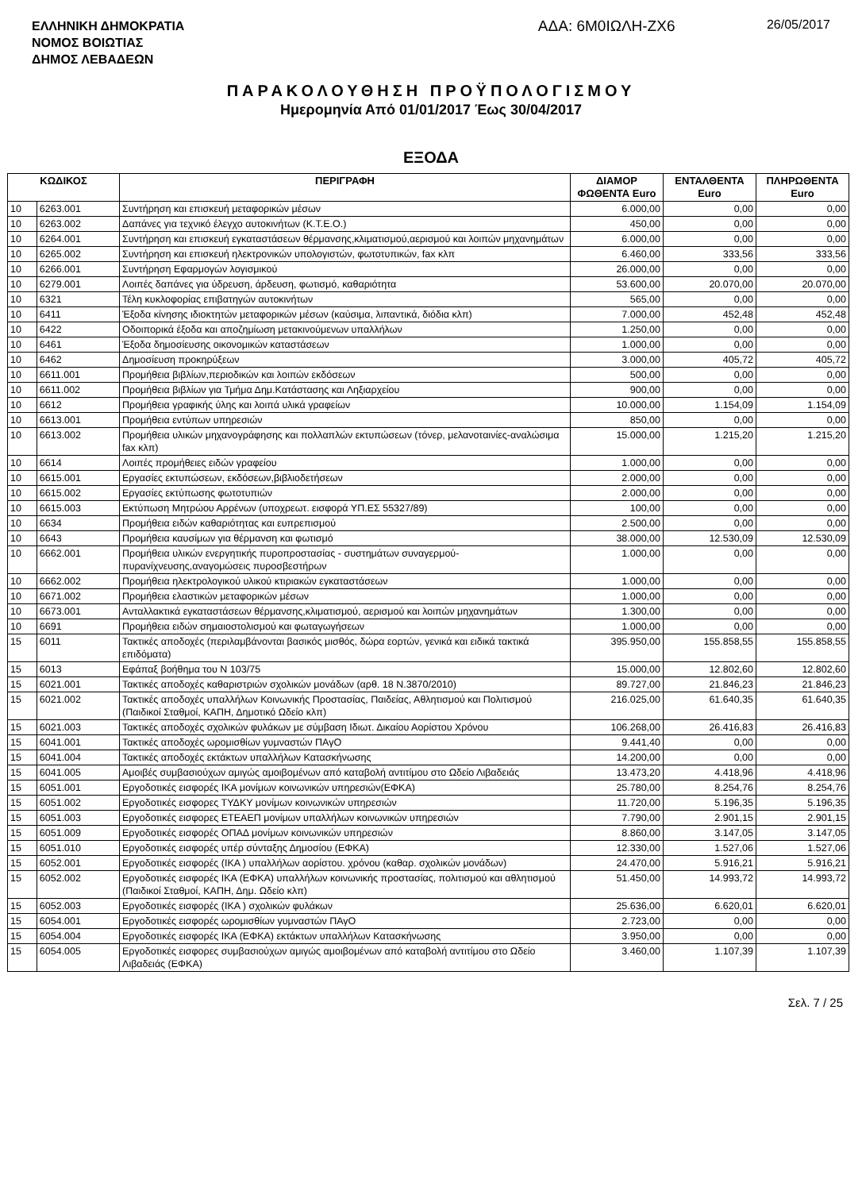ΕΛΛΗΝΙΚΗ ΔΗΜΟΚΡΑΤΙΑ
ΝΟΜΟΣ ΒΟΙΩΤΙΑΣ
ΔΗΜΟΣ ΛΕΒΑΔΕΩΝ
ΑΔΑ: 6Μ0ΙΩΛΗ-ΖΧ6
26/05/2017
ΠΑΡΑΚΟΛΟΥΘΗΣΗ ΠΡΟΫΠΟΛΟΓΙΣΜΟΥ
Ημερομηνία Από 01/01/2017 Έως 30/04/2017
ΕΞΟΔΑ
| ΚΩΔΙΚΟΣ | | ΠΕΡΙΓΡΑΦΗ | ΔΙΑΜΟΡ ΦΩΘΕΝΤΑ Euro | ΕΝΤΑΛΘΕΝΤΑ Euro | ΠΛΗΡΩΘΕΝΤΑ Euro |
| --- | --- | --- | --- | --- | --- |
| 10 | 6263.001 | Συντήρηση και επισκευή μεταφορικών μέσων | 6.000,00 | 0,00 | 0,00 |
| 10 | 6263.002 | Δαπάνες για τεχνικό έλεγχο αυτοκινήτων (Κ.Τ.Ε.Ο.) | 450,00 | 0,00 | 0,00 |
| 10 | 6264.001 | Συντήρηση και επισκευή εγκαταστάσεων θέρμανσης,κλιματισμού,αερισμού και λοιπών μηχανημάτων | 6.000,00 | 0,00 | 0,00 |
| 10 | 6265.002 | Συντήρηση και επισκευή ηλεκτρονικών υπολογιστών, φωτοτυπικών, fax κλπ | 6.460,00 | 333,56 | 333,56 |
| 10 | 6266.001 | Συντήρηση Εφαρμογών λογισμικού | 26.000,00 | 0,00 | 0,00 |
| 10 | 6279.001 | Λοιπές δαπάνες για ύδρευση, άρδευση, φωτισμό, καθαριότητα | 53.600,00 | 20.070,00 | 20.070,00 |
| 10 | 6321 | Τέλη κυκλοφορίας επιβατηγών αυτοκινήτων | 565,00 | 0,00 | 0,00 |
| 10 | 6411 | Έξοδα κίνησης ιδιοκτητών μεταφορικών μέσων (καύσιμα, λιπαντικά, διόδια κλπ) | 7.000,00 | 452,48 | 452,48 |
| 10 | 6422 | Οδοιπορικά έξοδα και αποζημίωση μετακινούμενων υπαλλήλων | 1.250,00 | 0,00 | 0,00 |
| 10 | 6461 | Έξοδα δημοσίευσης οικονομικών καταστάσεων | 1.000,00 | 0,00 | 0,00 |
| 10 | 6462 | Δημοσίευση προκηρύξεων | 3.000,00 | 405,72 | 405,72 |
| 10 | 6611.001 | Προμήθεια βιβλίων,περιοδικών και λοιπών εκδόσεων | 500,00 | 0,00 | 0,00 |
| 10 | 6611.002 | Προμήθεια βιβλίων για Τμήμα Δημ.Κατάστασης και Ληξιαρχείου | 900,00 | 0,00 | 0,00 |
| 10 | 6612 | Προμήθεια γραφικής ύλης και λοιπά υλικά γραφείων | 10.000,00 | 1.154,09 | 1.154,09 |
| 10 | 6613.001 | Προμήθεια εντύπων υπηρεσιών | 850,00 | 0,00 | 0,00 |
| 10 | 6613.002 | Προμήθεια υλικών μηχανογράφησης και πολλαπλών εκτυπώσεων (τόνερ, μελανοταινίες-αναλώσιμα fax κλπ) | 15.000,00 | 1.215,20 | 1.215,20 |
| 10 | 6614 | Λοιπές προμήθειες ειδών γραφείου | 1.000,00 | 0,00 | 0,00 |
| 10 | 6615.001 | Εργασίες εκτυπώσεων, εκδόσεων,βιβλιοδετήσεων | 2.000,00 | 0,00 | 0,00 |
| 10 | 6615.002 | Εργασίες εκτύπωσης φωτοτυπιών | 2.000,00 | 0,00 | 0,00 |
| 10 | 6615.003 | Εκτύπωση Μητρώου Αρρένων (υποχρεωτ. εισφορά ΥΠ.ΕΣ 55327/89) | 100,00 | 0,00 | 0,00 |
| 10 | 6634 | Προμήθεια ειδών καθαριότητας και ευπρεπισμού | 2.500,00 | 0,00 | 0,00 |
| 10 | 6643 | Προμήθεια καυσίμων για θέρμανση και φωτισμό | 38.000,00 | 12.530,09 | 12.530,09 |
| 10 | 6662.001 | Προμήθεια υλικών ενεργητικής πυροπροστασίας - συστημάτων συναγερμού-πυρανίχνευσης,αναγομώσεις πυροσβεστήρων | 1.000,00 | 0,00 | 0,00 |
| 10 | 6662.002 | Προμήθεια ηλεκτρολογικού υλικού κτιριακών εγκαταστάσεων | 1.000,00 | 0,00 | 0,00 |
| 10 | 6671.002 | Προμήθεια ελαστικών μεταφορικών μέσων | 1.000,00 | 0,00 | 0,00 |
| 10 | 6673.001 | Ανταλλακτικά εγκαταστάσεων θέρμανσης,κλιματισμού, αερισμού και λοιπών μηχανημάτων | 1.300,00 | 0,00 | 0,00 |
| 10 | 6691 | Προμήθεια ειδών σημαιοστολισμού και φωταγωγήσεων | 1.000,00 | 0,00 | 0,00 |
| 15 | 6011 | Τακτικές αποδοχές (περιλαμβάνονται βασικός μισθός, δώρα εορτών, γενικά και ειδικά τακτικά επιδόματα) | 395.950,00 | 155.858,55 | 155.858,55 |
| 15 | 6013 | Εφάπαξ βοήθημα του Ν 103/75 | 15.000,00 | 12.802,60 | 12.802,60 |
| 15 | 6021.001 | Τακτικές αποδοχές καθαριστριών σχολικών μονάδων (αρθ. 18 Ν.3870/2010) | 89.727,00 | 21.846,23 | 21.846,23 |
| 15 | 6021.002 | Τακτικές αποδοχές υπαλλήλων Κοινωνικής Προστασίας, Παιδείας, Αθλητισμού και Πολιτισμού (Παιδικοί Σταθμοί, ΚΑΠΗ, Δημοτικό Ωδείο κλπ) | 216.025,00 | 61.640,35 | 61.640,35 |
| 15 | 6021.003 | Τακτικές αποδοχές σχολικών φυλάκων με σύμβαση Ιδιωτ. Δικαίου Αορίστου Χρόνου | 106.268,00 | 26.416,83 | 26.416,83 |
| 15 | 6041.001 | Τακτικές αποδοχές ωρομισθίων γυμναστών ΠΑγΟ | 9.441,40 | 0,00 | 0,00 |
| 15 | 6041.004 | Τακτικές αποδοχές εκτάκτων υπαλλήλων Κατασκήνωσης | 14.200,00 | 0,00 | 0,00 |
| 15 | 6041.005 | Αμοιβές συμβασιούχων αμιγώς αμοιβομένων από καταβολή αντιτίμου στο Ωδείο Λιβαδειάς | 13.473,20 | 4.418,96 | 4.418,96 |
| 15 | 6051.001 | Εργοδοτικές εισφορές ΙΚΑ μονίμων κοινωνικών υπηρεσιών(ΕΦΚΑ) | 25.780,00 | 8.254,76 | 8.254,76 |
| 15 | 6051.002 | Εργοδοτικές εισφορες ΤΥΔΚΥ μονίμων κοινωνικών υπηρεσιών | 11.720,00 | 5.196,35 | 5.196,35 |
| 15 | 6051.003 | Εργοδοτικές εισφορες ΕΤΕΑΕΠ μονίμων υπαλλήλων κοινωνικών υπηρεσιών | 7.790,00 | 2.901,15 | 2.901,15 |
| 15 | 6051.009 | Εργοδοτικές εισφορές ΟΠΑΔ μονίμων κοινωνικών υπηρεσιών | 8.860,00 | 3.147,05 | 3.147,05 |
| 15 | 6051.010 | Εργοδοτικές εισφορές υπέρ σύνταξης Δημοσίου (ΕΦΚΑ) | 12.330,00 | 1.527,06 | 1.527,06 |
| 15 | 6052.001 | Εργοδοτικές εισφορές (ΙΚΑ ) υπαλλήλων αορίστου. χρόνου (καθαρ. σχολικών μονάδων) | 24.470,00 | 5.916,21 | 5.916,21 |
| 15 | 6052.002 | Εργοδοτικές εισφορές ΙΚΑ (ΕΦΚΑ) υπαλλήλων κοινωνικής προστασίας, πολιτισμού και αθλητισμού (Παιδικοί Σταθμοί, ΚΑΠΗ, Δημ. Ωδείο κλπ) | 51.450,00 | 14.993,72 | 14.993,72 |
| 15 | 6052.003 | Εργοδοτικές εισφορές (ΙΚΑ ) σχολικών φυλάκων | 25.636,00 | 6.620,01 | 6.620,01 |
| 15 | 6054.001 | Εργοδοτικές εισφορές ωρομισθίων γυμναστών ΠΑγΟ | 2.723,00 | 0,00 | 0,00 |
| 15 | 6054.004 | Εργοδοτικές εισφορές ΙΚΑ (ΕΦΚΑ) εκτάκτων υπαλλήλων Κατασκήνωσης | 3.950,00 | 0,00 | 0,00 |
| 15 | 6054.005 | Εργοδοτικές εισφορες συμβασιούχων αμιγώς αμοιβομένων από καταβολή αντιτίμου στο Ωδείο Λιβαδειάς (ΕΦΚΑ) | 3.460,00 | 1.107,39 | 1.107,39 |
Σελ. 7 / 25